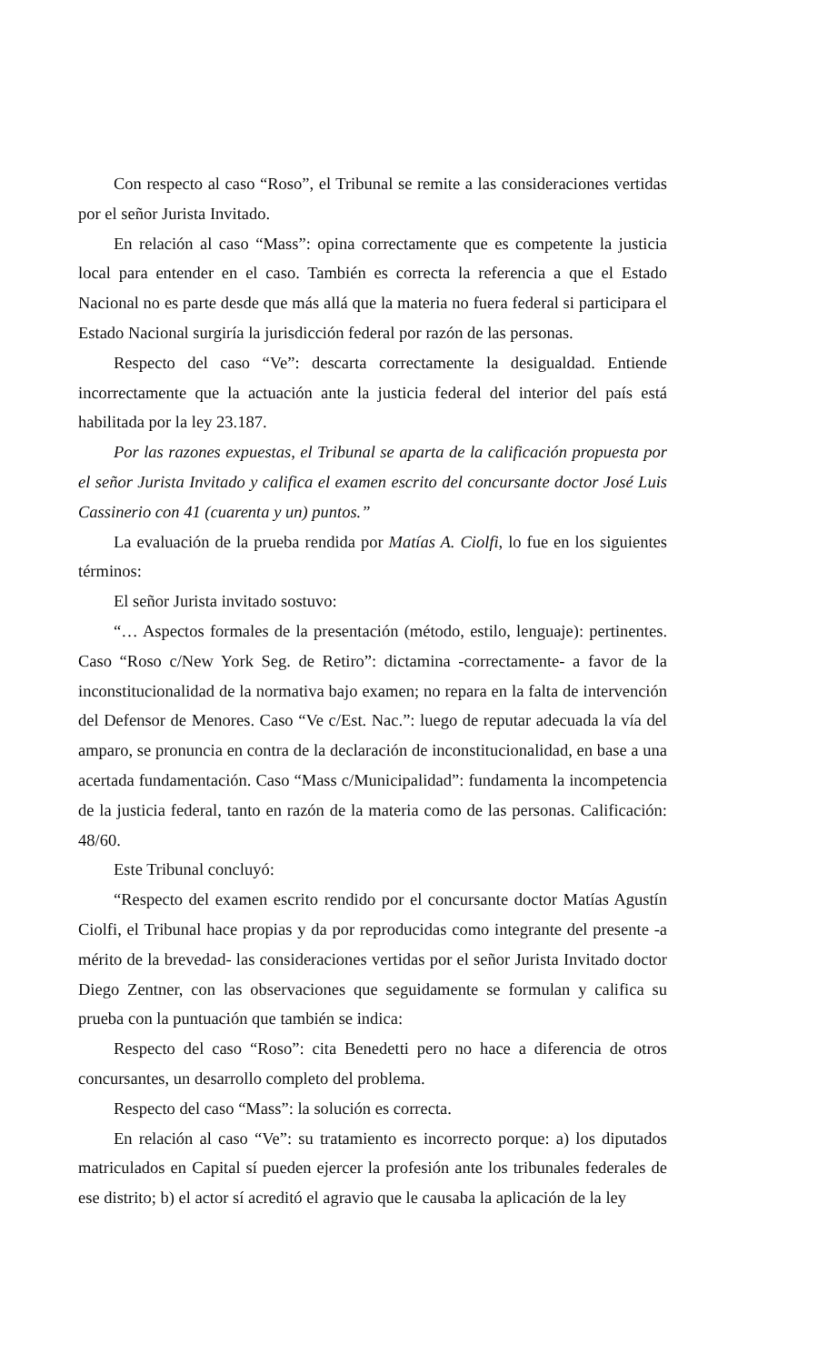Con respecto al caso “Roso”, el Tribunal se remite a las consideraciones vertidas por el señor Jurista Invitado.
En relación al caso “Mass”: opina correctamente que es competente la justicia local para entender en el caso. También es correcta la referencia a que el Estado Nacional no es parte desde que más allá que la materia no fuera federal si participara el Estado Nacional surgiría la jurisdicción federal por razón de las personas.
Respecto del caso “Ve”: descarta correctamente la desigualdad. Entiende incorrectamente que la actuación ante la justicia federal del interior del país está habilitada por la ley 23.187.
Por las razones expuestas, el Tribunal se aparta de la calificación propuesta por el señor Jurista Invitado y califica el examen escrito del concursante doctor José Luis Cassinerio con 41 (cuarenta y un) puntos.”
La evaluación de la prueba rendida por Matías A. Ciolfi, lo fue en los siguientes términos:
El señor Jurista invitado sostuvo:
“… Aspectos formales de la presentación (método, estilo, lenguaje): pertinentes. Caso “Roso c/New York Seg. de Retiro”: dictamina -correctamente- a favor de la inconstitucionalidad de la normativa bajo examen; no repara en la falta de intervención del Defensor de Menores. Caso “Ve c/Est. Nac.”: luego de reputar adecuada la vía del amparo, se pronuncia en contra de la declaración de inconstitucionalidad, en base a una acertada fundamentación. Caso “Mass c/Municipalidad”: fundamenta la incompetencia de la justicia federal, tanto en razón de la materia como de las personas. Calificación: 48/60.
Este Tribunal concluyó:
“Respecto del examen escrito rendido por el concursante doctor Matías Agustín Ciolfi, el Tribunal hace propias y da por reproducidas como integrante del presente -a mérito de la brevedad- las consideraciones vertidas por el señor Jurista Invitado doctor Diego Zentner, con las observaciones que seguidamente se formulan y califica su prueba con la puntuación que también se indica:
Respecto del caso “Roso”: cita Benedetti pero no hace a diferencia de otros concursantes, un desarrollo completo del problema.
Respecto del caso “Mass”: la solución es correcta.
En relación al caso “Ve”: su tratamiento es incorrecto porque: a) los diputados matriculados en Capital sí pueden ejercer la profesión ante los tribunales federales de ese distrito; b) el actor sí acreditó el agravio que le causaba la aplicación de la ley